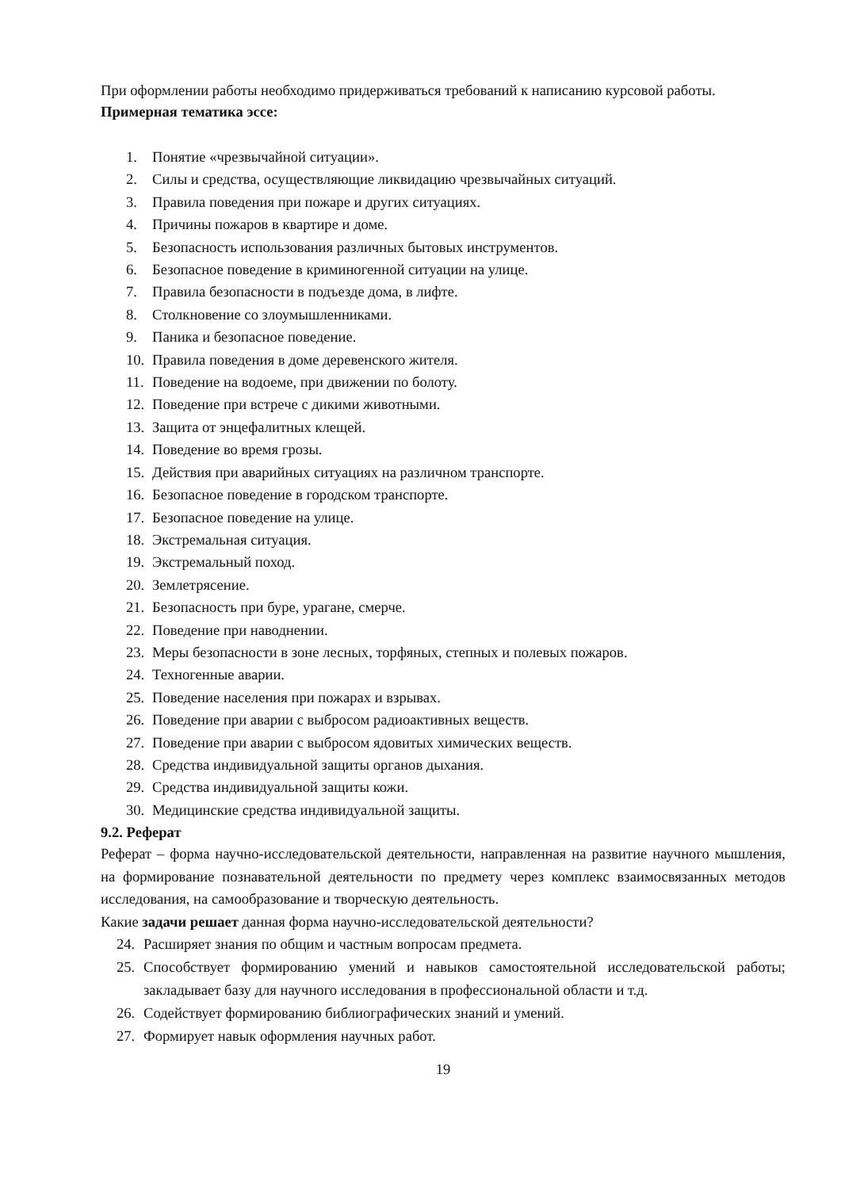При оформлении работы необходимо придерживаться требований к написанию курсовой работы.
Примерная тематика эссе:
1. Понятие «чрезвычайной ситуации».
2. Силы и средства, осуществляющие ликвидацию чрезвычайных ситуаций.
3. Правила поведения при пожаре и других ситуациях.
4. Причины пожаров в квартире и доме.
5. Безопасность использования различных бытовых инструментов.
6. Безопасное поведение в криминогенной ситуации на улице.
7. Правила безопасности в подъезде дома, в лифте.
8. Столкновение со злоумышленниками.
9. Паника и безопасное поведение.
10. Правила поведения в доме деревенского жителя.
11. Поведение на водоеме, при движении по болоту.
12. Поведение при встрече с дикими животными.
13. Защита от энцефалитных клещей.
14. Поведение во время грозы.
15. Действия при аварийных ситуациях на различном транспорте.
16. Безопасное поведение в городском транспорте.
17. Безопасное поведение на улице.
18. Экстремальная ситуация.
19. Экстремальный поход.
20. Землетрясение.
21. Безопасность при буре, урагане, смерче.
22. Поведение при наводнении.
23. Меры безопасности в зоне лесных, торфяных, степных и полевых пожаров.
24. Техногенные аварии.
25. Поведение населения при пожарах и взрывах.
26. Поведение при аварии с выбросом радиоактивных веществ.
27. Поведение при аварии с выбросом ядовитых химических веществ.
28. Средства индивидуальной защиты органов дыхания.
29. Средства индивидуальной защиты кожи.
30. Медицинские средства индивидуальной защиты.
9.2. Реферат
Реферат – форма научно-исследовательской деятельности, направленная на развитие научного мышления, на формирование познавательной деятельности по предмету через комплекс взаимосвязанных методов исследования, на самообразование и творческую деятельность.
Какие задачи решает данная форма научно-исследовательской деятельности?
24. Расширяет знания по общим и частным вопросам предмета.
25. Способствует формированию умений и навыков самостоятельной исследовательской работы; закладывает базу для научного исследования в профессиональной области и т.д.
26. Содействует формированию библиографических знаний и умений.
27. Формирует навык оформления научных работ.
19